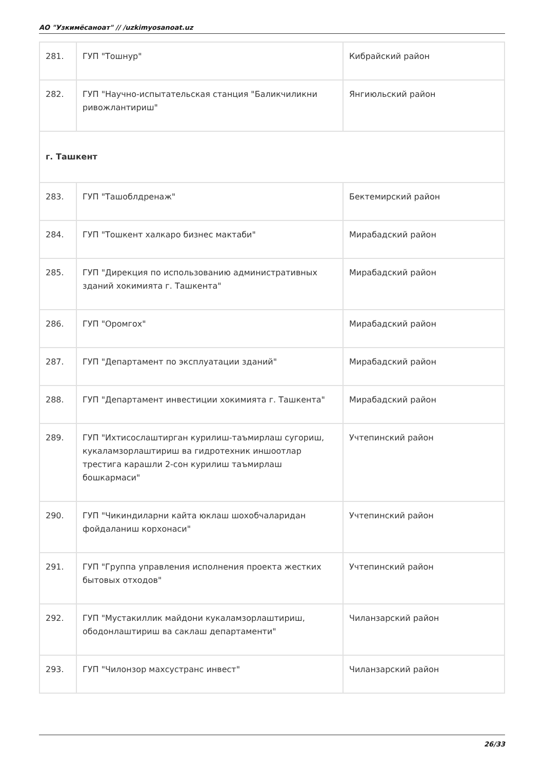АО "Узкимёсаноат" // /uzkimyosanoat.uz
| 281. | ГУП "Тошнур" | Кибрайский район |
| 282. | ГУП "Научно-испытательская станция "Баликчиликни ривожлантириш" | Янгиюльский район |
| г. Ташкент | | |
| 283. | ГУП "Ташоблдренаж" | Бектемирский район |
| 284. | ГУП "Тошкент халкаро бизнес мактаби" | Мирабадский район |
| 285. | ГУП "Дирекция по использованию административных зданий хокимията г. Ташкента" | Мирабадский район |
| 286. | ГУП "Оромгох" | Мирабадский район |
| 287. | ГУП "Департамент по эксплуатации зданий" | Мирабадский район |
| 288. | ГУП "Департамент инвестиции хокимията г. Ташкента" | Мирабадский район |
| 289. | ГУП "Ихтисослаштирган курилиш-таъмирлаш сугориш, кукаламзорлаштириш ва гидротехник иншоотлар трестига карашли 2-сон курилиш таъмирлаш бошкармаси" | Учтепинский район |
| 290. | ГУП "Чикиндиларни кайта юклаш шохобчаларидан фойдаланиш корхонаси" | Учтепинский район |
| 291. | ГУП "Группа управления исполнения проекта жестких бытовых отходов" | Учтепинский район |
| 292. | ГУП "Мустакиллик майдони кукаламзорлаштириш, ободонлаштириш ва саклаш департаменти" | Чиланзарский район |
| 293. | ГУП "Чилонзор махсустранс инвест" | Чиланзарский район |
26/33